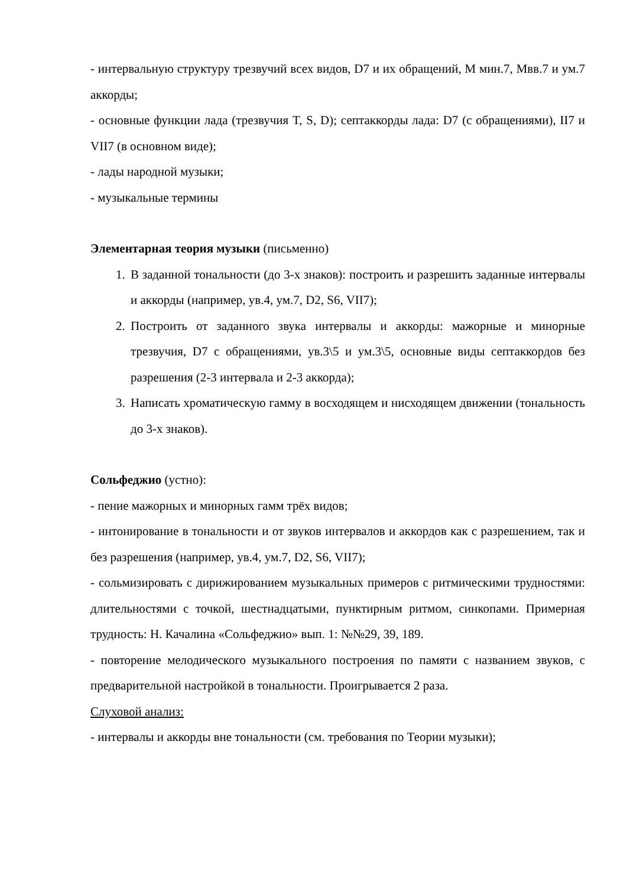- интервальную структуру трезвучий всех видов, D7 и их обращений, М мин.7, Мвв.7 и ум.7 аккорды;
- основные функции лада (трезвучия T, S, D); септаккорды лада: D7 (с обращениями), II7 и VII7 (в основном виде);
- лады народной музыки;
- музыкальные термины
Элементарная теория музыки (письменно)
1. В заданной тональности (до 3-х знаков): построить и разрешить заданные интервалы и аккорды (например, ув.4, ум.7, D2, S6, VII7);
2. Построить от заданного звука интервалы и аккорды: мажорные и минорные трезвучия, D7 с обращениями, ув.3\5 и ум.3\5, основные виды септаккордов без разрешения (2-3 интервала и 2-3 аккорда);
3. Написать хроматическую гамму в восходящем и нисходящем движении (тональность до 3-х знаков).
Сольфеджио (устно):
- пение мажорных и минорных гамм трёх видов;
- интонирование в тональности и от звуков интервалов и аккордов как с разрешением, так и без разрешения (например, ув.4, ум.7, D2, S6, VII7);
- сольмизировать с дирижированием музыкальных примеров с ритмическими трудностями: длительностями с точкой, шестнадцатыми, пунктирным ритмом, синкопами. Примерная трудность: Н. Качалина «Сольфеджио» вып. 1: №№29, 39, 189.
- повторение мелодического музыкального построения по памяти с названием звуков, с предварительной настройкой в тональности. Проигрывается 2 раза.
Слуховой анализ:
- интервалы и аккорды вне тональности (см. требования по Теории музыки);